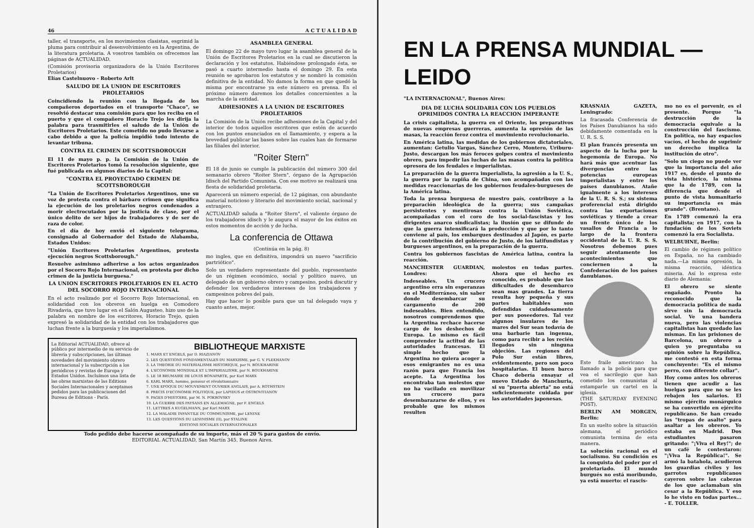46 A C T U A L I D A D
taller, el transporte, en los movimientos clasistas, esgrimid la pluma para contribuir al desenvolvimiento en la Argentina, de la literatura proletaria. A vosotros también os ofrecemos las páginas de ACTUALIDAD.
(Comisión provisoria organizadora de la Unión Escritores Proletarios)
Elías Castelnuovo - Roberto Arlt
SALUDO DE LA UNION DE ESCRITORES PROLETARIOS
Coincidiendo la reunión con la llegada de los compañeros deportados en el transporte "Chaco", se resolvió destacar una comisión para que los reciba en el puerto y que el compañero Horacio Trejo les dirija la palabra para trasmitirles el saludo de la Unión de Escritores Proletarios. Este cometido no pudo llevarse a cabo debido a que la policía impidió todo intento de levantar tribuna.
CONTRA EL CRIMEN DE SCOTTSBOROUGH
El 11 de mayo p. p. la Comisión de la Unión de Escritores Proletarios tomó la resolución siguiente, que fué publicada en algunos diarios de la Capital:
"CONTRA EL PROYECTADO CRIMEN DE SCOTTSBOROUGH
"La Unión de Escritores Proletarios Argentinos, une su voz de protesta contra el bárbaro crimen que significa la ejecución de los proletarios negros condenados a morir electrocutados por la justicia de clase, por el único delito de ser hijos de trabajadores y de ser de raza de color.
En el día de hoy envió el siguiente telegrama, consignado al Gobernador del Estado de Alabamba, Estados Unidos:
"Unión Escritores Proletarios Argentinos, protesta ejecución negros Scottsborough."
Resuelve asimismo adherirse a los actos organizados por el Socorro Rojo Internacional, en protesta por dicho crimen de la justicia burguesa."
LA UNION ESCRITORES PROLETARIOS EN EL ACTO DEL SOCORRO ROJO INTERNACIONAL
En el acto realizado por el Socorro Rojo Internacional, en solidaridad con los obreros en huelga en Comodoro Rivadavia, que tuvo lugar en el Salón Augusteo, hizo uso de la palabra en nombre de los escritores, Horacio Trejo, quien expresó la solidaridad de la entidad con los trabajadores que luchan frente a la burguesía y los imperialismos.
ASAMBLEA GENERAL
El domingo 22 de mayo tuvo lugar la asamblea general de la Unión de Escritores Proletarios en la cual se discutieron la declaración y los estatutos. Habiéndose prolongado ésta, se pasó a cuarto intermedio hasta el domingo 29. En esta reunión se aprobaron los estatutos y se nombró la comisión definitiva de la entidad. No damos la forma en que quedó la misma por encontrarse ya este número en prensa. En el próximo número daremos los detalles concernientes a la marcha de la entidad.
ADHESIONES A LA UNION DE ESCRITORES PROLETARIOS
La Comisión de la Unión recibe adhesiones de la Capital y del interior de todos aquellos escritores que estén de acuerdo con los puntos enunciados en el llamamiento, y espera a la brevedad publicar las bases sobre las cuales han de formarse las filiales del interior.
"Roiter Stern"
El 18 de junio se cumple la publicación del número 300 del semanario obrero "Roiter Stern", órgano de la Agrupación Idisch del Partido Comunista. Con ese motivo se realizará una fiesta de solidaridad proletaria.
Aparecerá un número especial, de 12 páginas, con abundante material noticioso y literario del movimiento social, nacional y extranjero.
ACTUALIDAD saluda a "Roiter Stern", el valiente órgano de los trabajadores idisch y le augura el mayor de los éxitos en estos momentos de acción y de lucha.
La conferencia de Ottawa
(Continúa en la pág. 8)
mo ingles, que en definitiva, impondrá un nuevo "sacrificio partriótico".
Solo un verdadero representante del pueblo, representante de un régimen económico, social y político nuevo, un delegado de un gobierno obrero y campesino, podrá discutir y defender los verdaderos intereses de los trabajadores y campesinos pobres del país.
Hay que hacer lo posible para que un tal delegado vaya y cuanto antes, mejor.
La Editorial ACTUALIDAD, ofrece al público por intermedio de su servicio de librería y subscripciones, las últimas novedades del movimiento obrero internacional y la subscripción a los periódicos y revistas de Europa y Estados Unidos. Incluímos una lista de las obras marxistas de las Editions Sociales Internacionales y aceptamos pedidos para las publicaciones del Bureau de Editions - París.
BIBLIOTHEQUE MARXISTE
| 1. MARX ET ENGELS, par D. RIAZIANOV |
| 2. LES QUESTIONS FONDAMENTALES DU MARXISME, par G. V. PLEKHANOV |
| 3. LA THEORIE DU MATERIALISME HISTORIQUE, par N. BOUKHARINE |
| 4. L'ECONOMIE MONDIALE ET L'IMPERIALISME, par N. BOUKHARINE |
| 5. LE 18 BRUMAIRE DE LOUIS BONAPARTE, par Karl MARX |
| 6. KARL MARX, homme, penseur et révolutionnaire |
| 7. UNE EPOQUE DU MOUVEMENT OUVRIER ANGLAIS, par A. ROTHSTEIN |
| 8. PRECIS D'ECONOMIE POLITIQUE, par LAPIDUS et OSTROVITIANOV |
| 9. PAGES D'HISTOIRE, par M. N. POKROVSKY |
| 10. LA GUERRE DES PAYSANS EN ALLEMAGNE, par F. ENGELS |
| 11. LETTRES A KUGELMANN, par Karl MARX |
| 12. LA MALADIE INFANTILE DU COMMUNISME, par LENINE |
| 13. LES QUESTIONS DU LENINISME (II), par STALINE |
| EDITIONS SOCIALES INTERNATIONALES |
Todo pedido debe hacerse acompañado de su importe, más el 20 % para gastos de envío.
EDITORIAL ACTUALIDAD, San Martín 345, Buenos Aires.
EN LA PRENSA MUNDIAL — LEIDO
"LA INTERNACIONAL", Buenos Aires:
DIA DE LUCHA SOLIDARIA CON LOS PUEBLOS OPRIMIDOS CONTRA LA REACCION IMPERANTE
La crisis capitalista, la guerra en el Oriente, los preparativos de nuevas empresas guerreras, aumenta la opresión de las masas, la reacción feroz contra el movimiento revolucionario.
En América latina, las medidas de los gobiernos dictatoriales, aumentan: Getulio Vargas, Sánchez Cerro, Montero, Uriburu-Justo, descargan los más feroces golpes contra el movimiento obrero, para impedir las luchas de las masas contra la política opresora de los feudales e imperialistas.
La preparación de la guerra imperialista, la agresión a la U. S., la guerra por la rapiña de China, son acompañadas con las medidas reaccionarias de los gobiernos feudales-burgueses de la América latina.
Toda la prensa burguesa de nuestro país, contribuye a la preparación ideológica de la guerra; sus campañas persistentes y mentirosas contra la Unión Soviética, acompañadas con el coro de los social-fascistas y los dirigentes anarco sindicalistas; la ilusión que se difunde de que la guerra intensificará la producción y que por lo tanto conviene al país, los embarques destinados al Japón, es parte de la contribución del gobierno de Justo, de los latifundistas y burgueses argentinos, en la preparación de la guerra.
Contra los gobiernos fascistas de América latina, contra la reacción.
MANCHESTER GUARDIAN, Londres:
Indeseables. Un crucero argentino erra sin esperanzas en el Mediterráneo, sin saber donde desembarcar su cargamento de 200 indeseables. Bien entendido, nosotros comprendemos que la Argentina rechace hacerse cargo de los deshechos de Europa. Lo mismo es fácil comprender la actitud de las autoridades francesas. El simple hecho que la Argentina no quiera acoger a esos emigrantes no es una razón para que Francia los acepte. La Argentina los encontraba tan molestos que no ha vacilado en movilizar un crucero para desembarazarse de ellos, y es probable que los mismos resulten
molestos en todas partes. Ahora que el hecho es conocido, es probable que las dificultades de desembarco sean mas grandes. La tierra resulta hoy pequeña y sus partes habitables son defendidas cuidadosamente por sus poseedores. Tal vez algunos insulares de los mares del Sur sean todavía de una barbarie tan ingenua, como para recibir a los recién llegados sin ninguna objeción. Las regiones del Polo Sur están libres, evidentemente, pero son poco hospitalarias. El buen barco Chaco debería ensayar el nuevo Estado de Manchuria, si su "puerta abierta" no está suficientemente cuidada por las autoridades japonesas.
KRASNAIA GAZETA, Leningrado:
La fracasada Conferencia de los Países Danubianos ha sido debidamente comentada en la U. R. S. S.
El plan francés presenta un aspecto de la lucha por la hegemonía de Europa. No hará más que acentuar las divergencias entre las potencias europeas imperialistas y entre los países danubianos. Atañe igualmente a los intereses de la U. R. S. S.; su sistema proferencial está dirigido contra las exportaciones soviéticas y tiende a crear un frente único de los vasallos de Francia a lo largo de la frontera occidental de la U. R. S. S. Nosotros debemos pues seguir atentamente los acontecimientos que conciernen a la Confederación de los países danubianos.
Este fraile americano ha llamado a la policía para que vea el sacrilegio que han cometido los comunistas al estamparle un cartel en la iglesia.
(THE SATURDAY EVENING POST).
BERLIN AM MORGEN, Berlin:
En un suelto sobre la situación alemana, el periódico comunista termina de esta manera.
La solución racional es el socialismo. Su condición es la conquista del poder por el proletariado. El mundo burgués no está moribundo, ya está muerto: el rascis-
mo no es el porvenir, es el presente. Porque "la destrucción de la democracia equivale a la construcción del fascismo. En política, no hay espacios vacíos, el hecho de suprimir un derecho implica la institución de otro".
"Solo un ciego no puede ver que la importancia del año 1917 es, desde el punto de vista histórico, la misma que la de 1789, con la diferencia que desde el punto de vista humanitario su importancia es más grande". (Brentano).
En 1789 comenzó la era capitalista; en 1917, con la fundación de los Soviets comenzó la era Socialista.
WELBUHNE, Berlin:
El cambio de régimen político en España, no ha cambiado nada.—La misma opresión, la misma reacción, idéntica miseria. Así lo expresa este diario de Alemania:
El obrero se siente engañado. Pronto ha reconocido que la democracia política de nada sirve sin la democracia social. Ve una bandera nueva, pero las violencias capitalistas han quedado las mismas. En las prisiones de Barcelona, un obrero a quien yo preguntaba su opinión sobre la República, me contestó en esta forma concluyente: "Es el mismo perro, con diferente collar".
Hoy como antes los obreros tienen que acudir a las huelgas para que no se les rebajen los salarios. El mismo ejército monárquico se ha convertido en ejército republicano. Se han creado las "tropas de asalto" para asaltar a los obreros. Yo estaba en Madrid. Dos estudiantes pasaron gritando: "¡Viva el Rey!"; de un café le contestaron: "¡Viva la República!". Se armó la batahola, acudieron los guardias civiles y los garrotes republicanos cayeron sobre las cabezas de los que aclamaban sin cesar a la República. Y eso lo he visto en todas partes... - E. TOLLER.